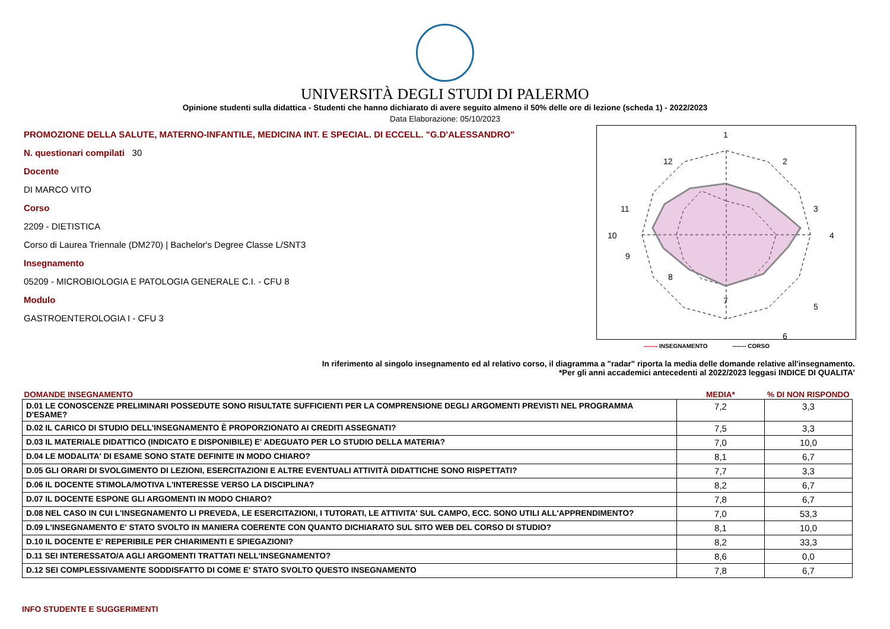UNIVERSITÀ DEGLI STUDI DI PALERMO
Opinione studenti sulla didattica - Studenti che hanno dichiarato di avere seguito almeno il 50% delle ore di lezione (scheda 1) - 2022/2023
Data Elaborazione: 05/10/2023
PROMOZIONE DELLA SALUTE, MATERNO-INFANTILE, MEDICINA INT. E SPECIAL. DI ECCELL. "G.D'ALESSANDRO"
N. questionari compilati 30
Docente
DI MARCO VITO
Corso
2209 - DIETISTICA
Corso di Laurea Triennale (DM270) | Bachelor's Degree Classe L/SNT3
Insegnamento
05209 - MICROBIOLOGIA E PATOLOGIA GENERALE C.I. - CFU 8
Modulo
GASTROENTEROLOGIA I - CFU 3
1
2
3
4
5
6
7
8
9
10
11
12
------- INSEGNAMENTO ------- CORSO
In riferimento al singolo insegnamento ed al relativo corso, il diagramma a "radar" riporta la media delle domande relative all'insegnamento.
*Per gli anni accademici antecedenti al 2022/2023 leggasi INDICE DI QUALITA'
| DOMANDE INSEGNAMENTO | MEDIA* | % DI NON RISPONDO |
| --- | --- | --- |
| D.01 LE CONOSCENZE PRELIMINARI POSSEDUTE SONO RISULTATE SUFFICIENTI PER LA COMPRENSIONE DEGLI ARGOMENTI PREVISTI NEL PROGRAMMA D'ESAME? | 7,2 | 3,3 |
| D.02 IL CARICO DI STUDIO DELL'INSEGNAMENTO È PROPORZIONATO AI CREDITI ASSEGNATI? | 7,5 | 3,3 |
| D.03 IL MATERIALE DIDATTICO (INDICATO E DISPONIBILE) E' ADEGUATO PER LO STUDIO DELLA MATERIA? | 7,0 | 10,0 |
| D.04 LE MODALITA' DI ESAME SONO STATE DEFINITE IN MODO CHIARO? | 8,1 | 6,7 |
| D.05 GLI ORARI DI SVOLGIMENTO DI LEZIONI, ESERCITAZIONI E ALTRE EVENTUALI ATTIVITÀ DIDATTICHE SONO RISPETTATI? | 7,7 | 3,3 |
| D.06 IL DOCENTE STIMOLA/MOTIVA L'INTERESSE VERSO LA DISCIPLINA? | 8,2 | 6,7 |
| D.07 IL DOCENTE ESPONE GLI ARGOMENTI IN MODO CHIARO? | 7,8 | 6,7 |
| D.08 NEL CASO IN CUI L'INSEGNAMENTO LI PREVEDA, LE ESERCITAZIONI, I TUTORATI, LE ATTIVITA' SUL CAMPO, ECC. SONO UTILI ALL'APPRENDIMENTO? | 7,0 | 53,3 |
| D.09 L'INSEGNAMENTO E' STATO SVOLTO IN MANIERA COERENTE CON QUANTO DICHIARATO SUL SITO WEB DEL CORSO DI STUDIO? | 8,1 | 10,0 |
| D.10 IL DOCENTE E' REPERIBILE PER CHIARIMENTI E SPIEGAZIONI? | 8,2 | 33,3 |
| D.11 SEI INTERESSATO/A AGLI ARGOMENTI TRATTATI NELL'INSEGNAMENTO? | 8,6 | 0,0 |
| D.12 SEI COMPLESSIVAMENTE SODDISFATTO DI COME E' STATO SVOLTO QUESTO INSEGNAMENTO | 7,8 | 6,7 |
INFO STUDENTE E SUGGERIMENTI